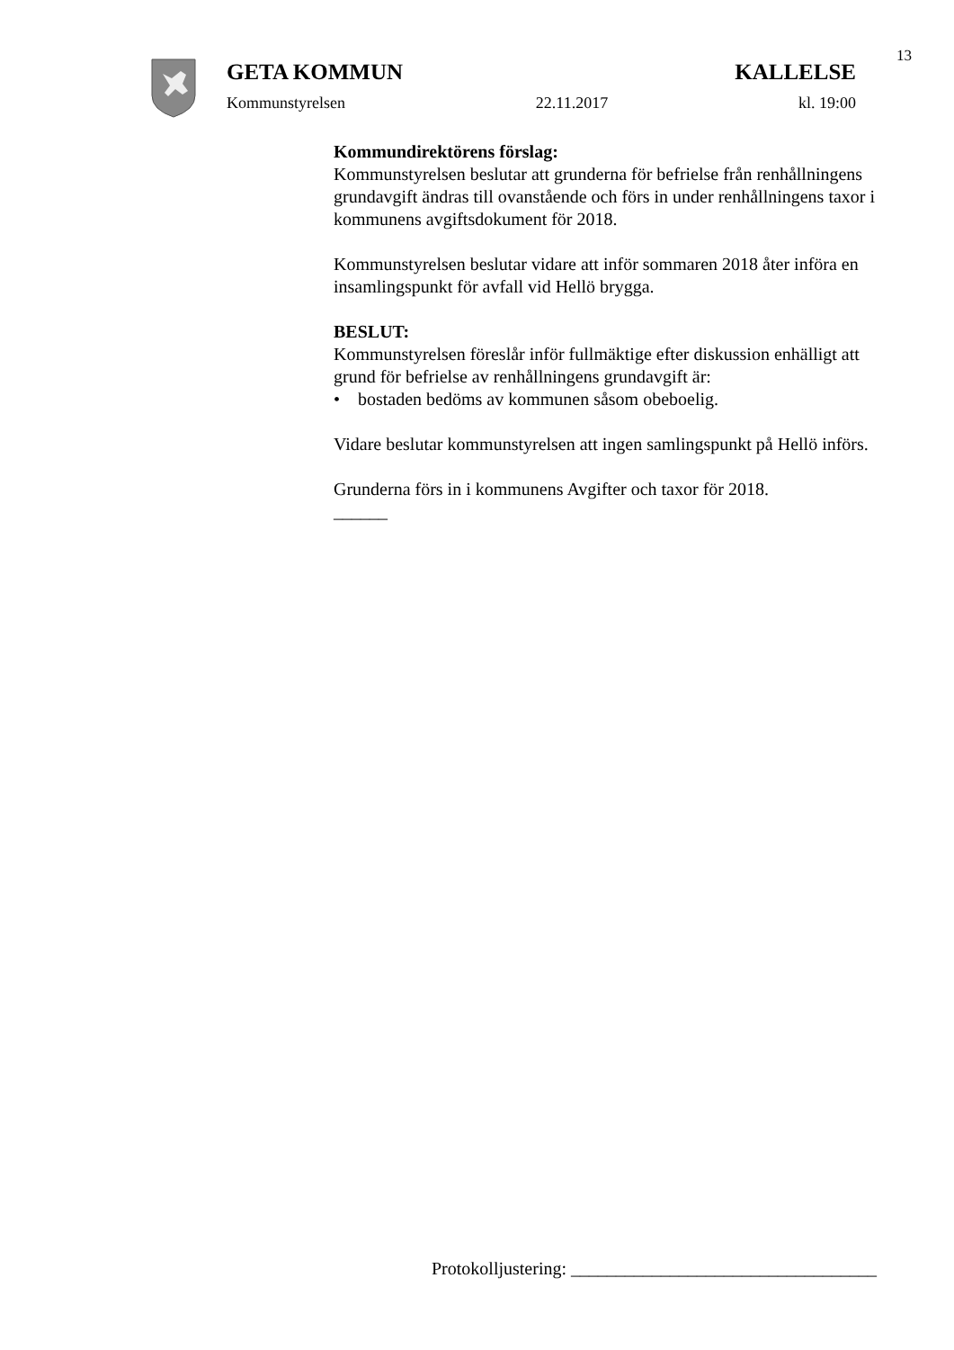13
GETA KOMMUN KALLELSE
Kommunstyrelsen 22.11.2017 kl. 19:00
Kommundirektörens förslag:
Kommunstyrelsen beslutar att grunderna för befrielse från renhållningens grundavgift ändras till ovanstående och förs in under renhållningens taxor i kommunens avgiftsdokument för 2018.
Kommunstyrelsen beslutar vidare att inför sommaren 2018 åter införa en insamlingspunkt för avfall vid Hellö brygga.
BESLUT:
Kommunstyrelsen föreslår inför fullmäktige efter diskussion enhälligt att grund för befrielse av renhållningens grundavgift är:
• bostaden bedöms av kommunen såsom obeboelig.
Vidare beslutar kommunstyrelsen att ingen samlingspunkt på Hellö införs.
Grunderna förs in i kommunens Avgifter och taxor för 2018.
______
Protokolljustering: __________________________________